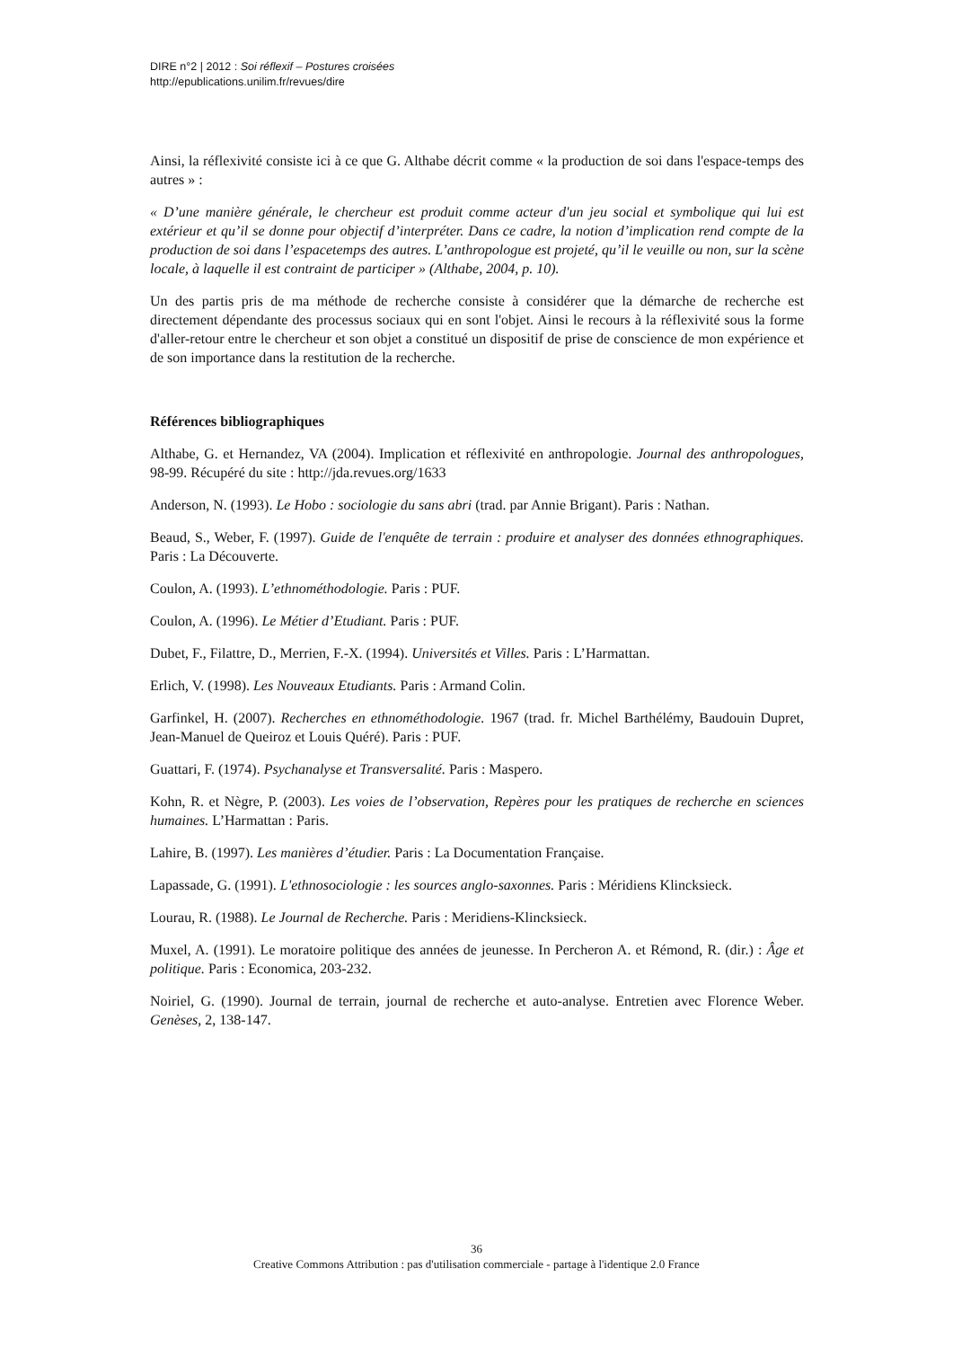DIRE n°2 | 2012 : Soi réflexif – Postures croisées
http://epublications.unilim.fr/revues/dire
Ainsi, la réflexivité consiste ici à ce que G. Althabe décrit comme « la production de soi dans l'espace-temps des autres » :
« D’une manière générale, le chercheur est produit comme acteur d'un jeu social et symbolique qui lui est extérieur et qu’il se donne pour objectif d’interpréter. Dans ce cadre, la notion d’implication rend compte de la production de soi dans l’espacetemps des autres. L’anthropologue est projeté, qu’il le veuille ou non, sur la scène locale, à laquelle il est contraint de participer » (Althabe, 2004, p. 10).
Un des partis pris de ma méthode de recherche consiste à considérer que la démarche de recherche est directement dépendante des processus sociaux qui en sont l'objet. Ainsi le recours à la réflexivité sous la forme d'aller-retour entre le chercheur et son objet a constitué un dispositif de prise de conscience de mon expérience et de son importance dans la restitution de la recherche.
Références bibliographiques
Althabe, G. et Hernandez, VA (2004). Implication et réflexivité en anthropologie. Journal des anthropologues, 98-99. Récupéré du site : http://jda.revues.org/1633
Anderson, N. (1993). Le Hobo : sociologie du sans abri (trad. par Annie Brigant). Paris : Nathan.
Beaud, S., Weber, F. (1997). Guide de l'enquête de terrain : produire et analyser des données ethnographiques. Paris : La Découverte.
Coulon, A. (1993). L’ethnométhodologie. Paris : PUF.
Coulon, A. (1996). Le Métier d’Etudiant. Paris : PUF.
Dubet, F., Filattre, D., Merrien, F.-X. (1994). Universités et Villes. Paris : L’Harmattan.
Erlich, V. (1998). Les Nouveaux Etudiants. Paris : Armand Colin.
Garfinkel, H. (2007). Recherches en ethnométhodologie. 1967 (trad. fr. Michel Barthélémy, Baudouin Dupret, Jean-Manuel de Queiroz et Louis Quéré). Paris : PUF.
Guattari, F. (1974). Psychanalyse et Transversalité. Paris : Maspero.
Kohn, R. et Nègre, P. (2003). Les voies de l’observation, Repères pour les pratiques de recherche en sciences humaines. L’Harmattan : Paris.
Lahire, B. (1997). Les manières d’étudier. Paris : La Documentation Française.
Lapassade, G. (1991). L'ethnosociologie : les sources anglo-saxonnes. Paris : Méridiens Klincksieck.
Lourau, R. (1988). Le Journal de Recherche. Paris : Meridiens-Klincksieck.
Muxel, A. (1991). Le moratoire politique des années de jeunesse. In Percheron A. et Rémond, R. (dir.) : Âge et politique. Paris : Economica, 203-232.
Noiriel, G. (1990). Journal de terrain, journal de recherche et auto-analyse. Entretien avec Florence Weber. Genèses, 2, 138-147.
36
Creative Commons Attribution : pas d'utilisation commerciale - partage à l'identique 2.0 France